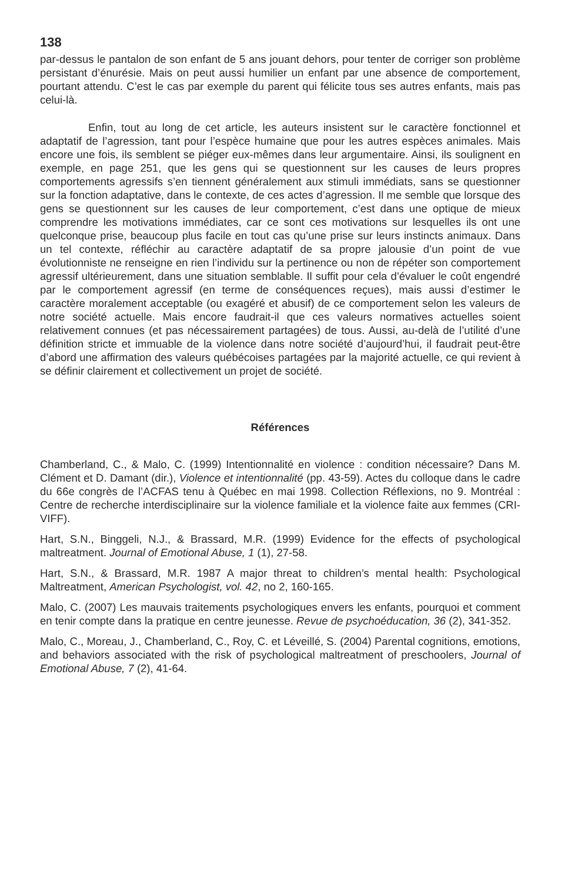138
par-dessus le pantalon de son enfant de 5 ans jouant dehors, pour tenter de corriger son problème persistant d’énurésie. Mais on peut aussi humilier un enfant par une absence de comportement, pourtant attendu. C’est le cas par exemple du parent qui félicite tous ses autres enfants, mais pas celui-là.
Enfin, tout au long de cet article, les auteurs insistent sur le caractère fonctionnel et adaptatif de l’agression, tant pour l’espèce humaine que pour les autres espèces animales. Mais encore une fois, ils semblent se piéger eux-mêmes dans leur argumentaire. Ainsi, ils soulignent en exemple, en page 251, que les gens qui se questionnent sur les causes de leurs propres comportements agressifs s’en tiennent généralement aux stimuli immédiats, sans se questionner sur la fonction adaptative, dans le contexte, de ces actes d’agression. Il me semble que lorsque des gens se questionnent sur les causes de leur comportement, c’est dans une optique de mieux comprendre les motivations immédiates, car ce sont ces motivations sur lesquelles ils ont une quelconque prise, beaucoup plus facile en tout cas qu’une prise sur leurs instincts animaux. Dans un tel contexte, réfléchir au caractère adaptatif de sa propre jalousie d’un point de vue évolutionniste ne renseigne en rien l’individu sur la pertinence ou non de répéter son comportement agressif ultérieurement, dans une situation semblable. Il suffit pour cela d’évaluer le coût engendré par le comportement agressif (en terme de conséquences reçues), mais aussi d’estimer le caractère moralement acceptable (ou exagéré et abusif) de ce comportement selon les valeurs de notre société actuelle. Mais encore faudrait-il que ces valeurs normatives actuelles soient relativement connues (et pas nécessairement partagées) de tous. Aussi, au-delà de l’utilité d’une définition stricte et immuable de la violence dans notre société d’aujourd’hui, il faudrait peut-être d’abord une affirmation des valeurs québécoises partagées par la majorité actuelle, ce qui revient à se définir clairement et collectivement un projet de société.
Références
Chamberland, C., & Malo, C. (1999) Intentionnalité en violence : condition nécessaire? Dans M. Clément et D. Damant (dir.), Violence et intentionnalité (pp. 43-59). Actes du colloque dans le cadre du 66e congrès de l’ACFAS tenu à Québec en mai 1998. Collection Réflexions, no 9. Montréal : Centre de recherche interdisciplinaire sur la violence familiale et la violence faite aux femmes (CRI-VIFF).
Hart, S.N., Binggeli, N.J., & Brassard, M.R. (1999) Evidence for the effects of psychological maltreatment. Journal of Emotional Abuse, 1 (1), 27-58.
Hart, S.N., & Brassard, M.R. 1987 A major threat to children’s mental health: Psychological Maltreatment, American Psychologist, vol. 42, no 2, 160-165.
Malo, C. (2007) Les mauvais traitements psychologiques envers les enfants, pourquoi et comment en tenir compte dans la pratique en centre jeunesse. Revue de psychoéducation, 36 (2), 341-352.
Malo, C., Moreau, J., Chamberland, C., Roy, C. et Léveillé, S. (2004) Parental cognitions, emotions, and behaviors associated with the risk of psychological maltreatment of preschoolers, Journal of Emotional Abuse, 7 (2), 41-64.